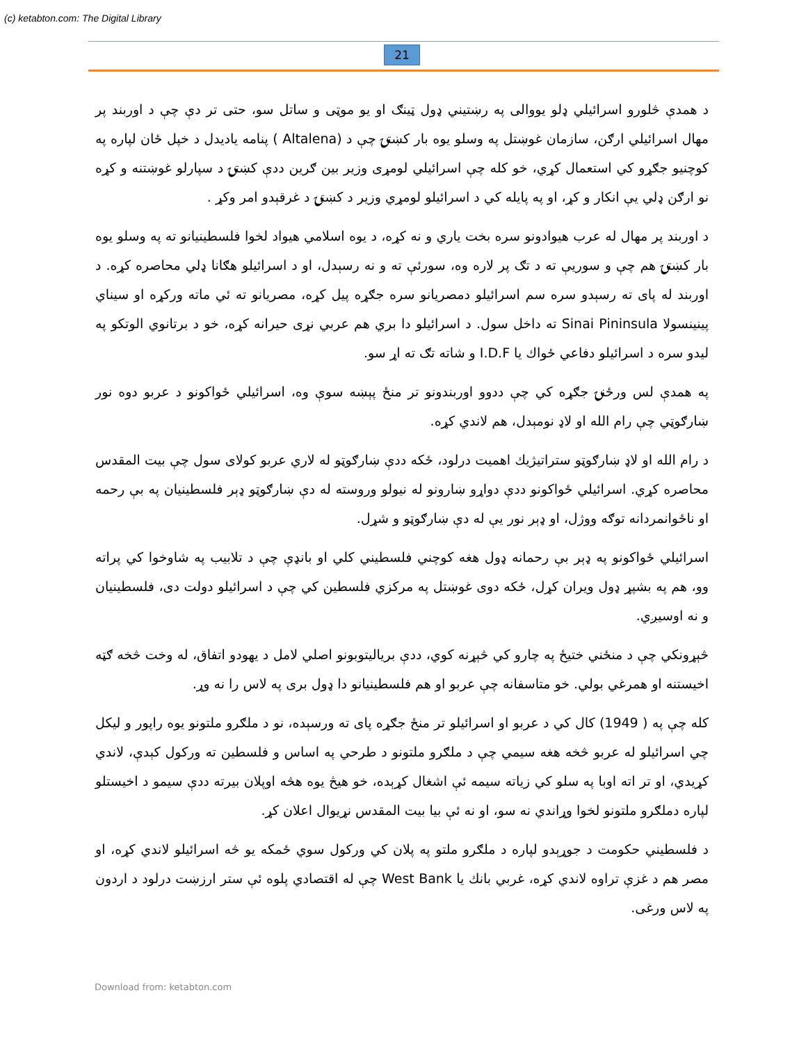(c) ketabton.com: The Digital Library
21
د همدې څلورو اسرائيلي ډلو يووالی په رښتيني ډول ټينګ او يو موټی و ساتل سو، حتی تر دې چې د اوربند پر مهال اسرائيلي ارګن، سازمان غوښتل په وسلو يوه بار کښتۍ چې د (Altalena ) پنامه ياديدل د خپل ځان لپاره په کوچنيو جګړو کي استعمال کړي، خو کله چې اسرائيلي لومړی وزير بين ګرين ددې کښتۍ د سپارلو غوښتنه و کړه نو ارګن ډلي يې انکار و کړ، او په پايله کي د اسرائيلو لومړي وزير د کښتۍ د غرقېدو امر وکړ .
د اوربند پر مهال له عرب هيوادونو سره بخت ياري و نه کړه، د يوه اسلامي هيواد لخوا فلسطينيانو ته په وسلو يوه بار کښتۍ هم چې و سوريې ته د تګ پر لاره وه، سورئې ته و نه رسېدل، او د اسرائيلو هګانا ډلي محاصره کړه. د اوربند له پای ته رسېدو سره سم اسرائيلو دمصريانو سره جګړه پيل کړه، مصريانو ته ئي ماته ورکړه او سيناي پينينسولا Sinai Pininsula ته داخل سول. د اسرائيلو دا بري هم عربي نړی حيرانه کړه، خو د برتانوي الوتکو په ليدو سره د اسرائيلو دفاعي ځواك يا I.D.F و شاته تګ ته اړ سو.
په همدې لس ورځنۍ جګړه کي چې ددوو اوربندونو تر منځ پېښه سوې وه، اسرائيلي ځواکونو د عربو دوه نور ښارګوټي چې رام الله او لاډ نومېدل، هم لاندي کړه.
د رام الله او لاډ ښارګوټو ستراتيژيك اهميت درلود، ځکه ددې ښارګوټو له لاري عربو کولای سول چې بيت المقدس محاصره کړي. اسرائيلي ځواکونو ددې دواړو ښارونو له نيولو وروسته له دې ښارګوټو ډېر فلسطينيان په بې رحمه او ناځوانمردانه توګه ووژل، او ډېر نور يې له دې ښارګوټو و شړل.
اسرائيلي ځواکونو په ډېر بې رحمانه ډول هغه کوچني فلسطيني کلي او بانډې چې د تلابيب په شاوخوا کي پراته وو، هم په بشپړ ډول ويران کړل، ځکه دوی غوښتل په مرکزي فلسطين کي چې د اسرائيلو دولت دی، فلسطينيان و نه اوسيږي.
څېړونکي چې د منځني ختيځ په چارو کي څېړنه کوي، ددې بريالیتوبونو اصلي لامل د يهودو اتفاق، له وخت څخه ګټه اخيستنه او همرغي بولي. خو متاسفانه چې عربو او هم فلسطينيانو دا ډول بری په لاس را نه وړ.
کله چې په ( 1949) کال کي د عربو او اسرائيلو تر منځ جګړه پای ته ورسېده، نو د ملګرو ملتونو يوه راپور و ليکل چي اسرائيلو له عربو څخه هغه سيمي چې د ملګرو ملتونو د طرحي په اساس و فلسطين ته ورکول کېدې، لاندي کړيدي، او تر اته اوبا په سلو کي زياته سيمه ئې اشغال کړېده، خو هيڅ يوه هڅه اوپلان بيرته ددې سيمو د اخيستلو لپاره دملګرو ملتونو لخوا وړاندي نه سو، او نه ئې بيا بيت المقدس نړيوال اعلان کړ.
د فلسطيني حکومت د جوړېدو لپاره د ملګرو ملتو په پلان کي ورکول سوي ځمکه يو څه اسرائيلو لاندي کړه، او مصر هم د غزې تراوه لاندي کړه، غربي بانك يا West Bank چې له اقتصادي پلوه ئې ستر ارزښت درلود د اردون په لاس ورغی.
Download from: ketabton.com